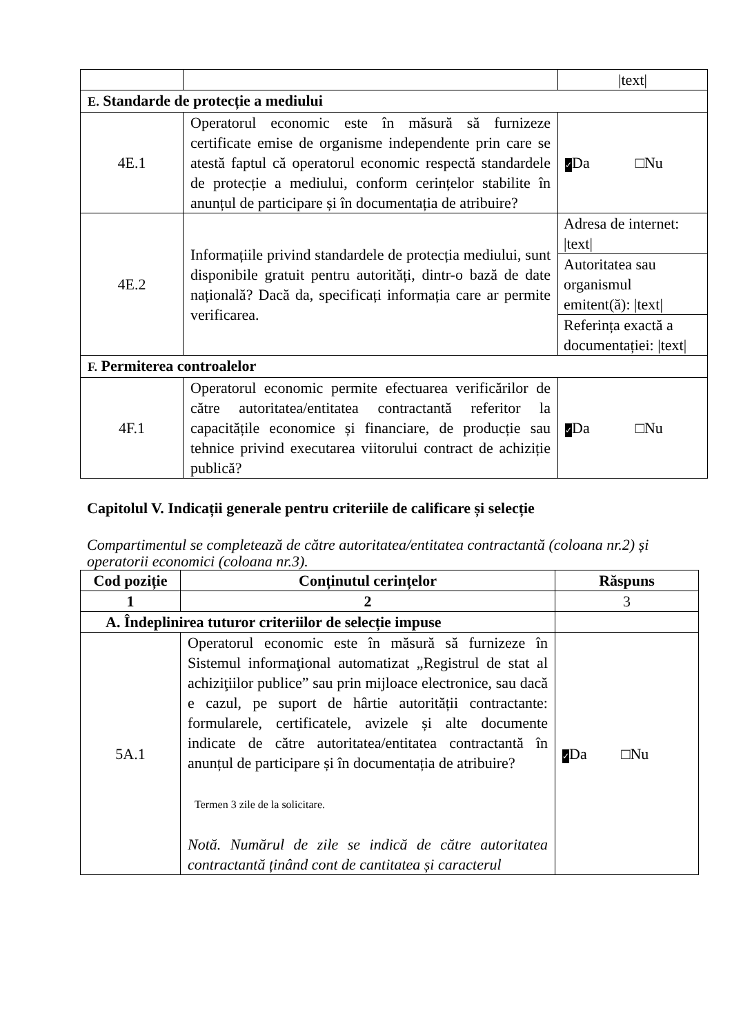| | | /text/ |
| E. Standarde de protecție a mediului | | |
| 4E.1 | Operatorul economic este în măsură să furnizeze certificate emise de organisme independente prin care se atestă faptul că operatorul economic respectă standardele de protecție a mediului, conform cerințelor stabilite în anunțul de participare și în documentația de atribuire? | ✓ Da □Nu |
| 4E.2 | Informațiile privind standardele de protecția mediului, sunt disponibile gratuit pentru autorități, dintr-o bază de date națională? Dacă da, specificați informația care ar permite verificarea. | Adresa de internet: /text/ |
| | | Autoritatea sau organismul emitent(ă): /text/ |
| | | Referința exactă a documentației: /text/ |
| F. Permiterea controalelor | | |
| 4F.1 | Operatorul economic permite efectuarea verificărilor de către autoritatea/entitatea contractantă referitor la capacitățile economice și financiare, de producție sau tehnice privind executarea viitorului contract de achiziție publică? | ✓ Da □Nu |
Capitolul V. Indicații generale pentru criteriile de calificare și selecție
Compartimentul se completează de către autoritatea/entitatea contractantă (coloana nr.2) și operatorii economici (coloana nr.3).
| Cod poziție | Conținutul cerințelor | Răspuns |
| --- | --- | --- |
| 1 | 2 | 3 |
| A. Îndeplinirea tuturor criteriilor de selecție impuse | | |
| 5A.1 | Operatorul economic este în măsură să furnizeze în Sistemul informaţional automatizat „Registrul de stat al achiziţiilor publice” sau prin mijloace electronice, sau dacă e cazul, pe suport de hârtie autorității contractante: formularele, certificatele, avizele și alte documente indicate de către autoritatea/entitatea contractantă în anunțul de participare și în documentația de atribuire? Termen 3 zile de la solicitare. Notă. Numărul de zile se indică de către autoritatea contractantă ținând cont de cantitatea și caracterul | ✓ Da □Nu |